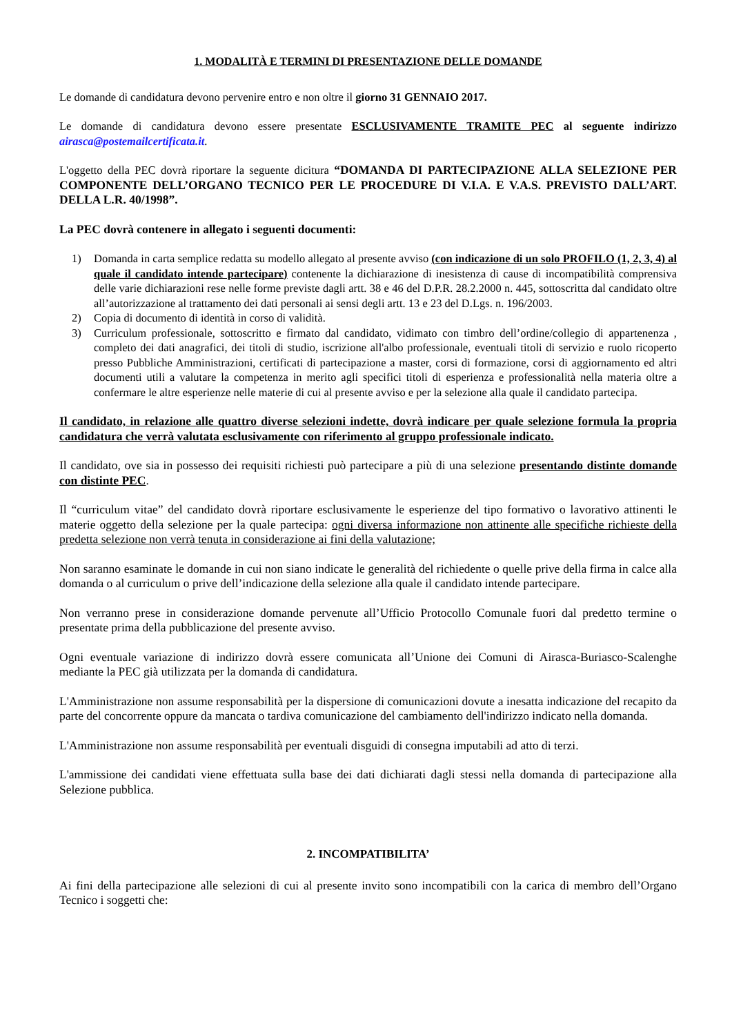1. MODALITÀ E TERMINI DI PRESENTAZIONE DELLE DOMANDE
Le domande di candidatura devono pervenire entro e non oltre il giorno 31 GENNAIO 2017.
Le domande di candidatura devono essere presentate ESCLUSIVAMENTE TRAMITE PEC al seguente indirizzo airasca@postemailcertificata.it.
L'oggetto della PEC dovrà riportare la seguente dicitura “DOMANDA DI PARTECIPAZIONE ALLA SELEZIONE PER COMPONENTE DELL’ORGANO TECNICO PER LE PROCEDURE DI V.I.A. E V.A.S. PREVISTO DALL’ART. DELLA L.R. 40/1998”.
La PEC dovrà contenere in allegato i seguenti documenti:
1) Domanda in carta semplice redatta su modello allegato al presente avviso (con indicazione di un solo PROFILO (1, 2, 3, 4) al quale il candidato intende partecipare) contenente la dichiarazione di inesistenza di cause di incompatibilità comprensiva delle varie dichiarazioni rese nelle forme previste dagli artt. 38 e 46 del D.P.R. 28.2.2000 n. 445, sottoscritta dal candidato oltre all’autorizzazione al trattamento dei dati personali ai sensi degli artt. 13 e 23 del D.Lgs. n. 196/2003.
2) Copia di documento di identità in corso di validità.
3) Curriculum professionale, sottoscritto e firmato dal candidato, vidimato con timbro dell’ordine/collegio di appartenenza , completo dei dati anagrafici, dei titoli di studio, iscrizione all'albo professionale, eventuali titoli di servizio e ruolo ricoperto presso Pubbliche Amministrazioni, certificati di partecipazione a master, corsi di formazione, corsi di aggiornamento ed altri documenti utili a valutare la competenza in merito agli specifici titoli di esperienza e professionalità nella materia oltre a confermare le altre esperienze nelle materie di cui al presente avviso e per la selezione alla quale il candidato partecipa.
Il candidato, in relazione alle quattro diverse selezioni indette, dovrà indicare per quale selezione formula la propria candidatura che verrà valutata esclusivamente con riferimento al gruppo professionale indicato.
Il candidato, ove sia in possesso dei requisiti richiesti può partecipare a più di una selezione presentando distinte domande con distinte PEC.
Il “curriculum vitae” del candidato dovrà riportare esclusivamente le esperienze del tipo formativo o lavorativo attinenti le materie oggetto della selezione per la quale partecipa: ogni diversa informazione non attinente alle specifiche richieste della predetta selezione non verrà tenuta in considerazione ai fini della valutazione;
Non saranno esaminate le domande in cui non siano indicate le generalità del richiedente o quelle prive della firma in calce alla domanda o al curriculum o prive dell’indicazione della selezione alla quale il candidato intende partecipare.
Non verranno prese in considerazione domande pervenute all’Ufficio Protocollo Comunale fuori dal predetto termine o presentate prima della pubblicazione del presente avviso.
Ogni eventuale variazione di indirizzo dovrà essere comunicata all’Unione dei Comuni di Airasca-Buriasco-Scalenghe mediante la PEC già utilizzata per la domanda di candidatura.
L'Amministrazione non assume responsabilità per la dispersione di comunicazioni dovute a inesatta indicazione del recapito da parte del concorrente oppure da mancata o tardiva comunicazione del cambiamento dell'indirizzo indicato nella domanda.
L'Amministrazione non assume responsabilità per eventuali disguidi di consegna imputabili ad atto di terzi.
L'ammissione dei candidati viene effettuata sulla base dei dati dichiarati dagli stessi nella domanda di partecipazione alla Selezione pubblica.
2. INCOMPATIBILITA’
Ai fini della partecipazione alle selezioni di cui al presente invito sono incompatibili con la carica di membro dell’Organo Tecnico i soggetti che: